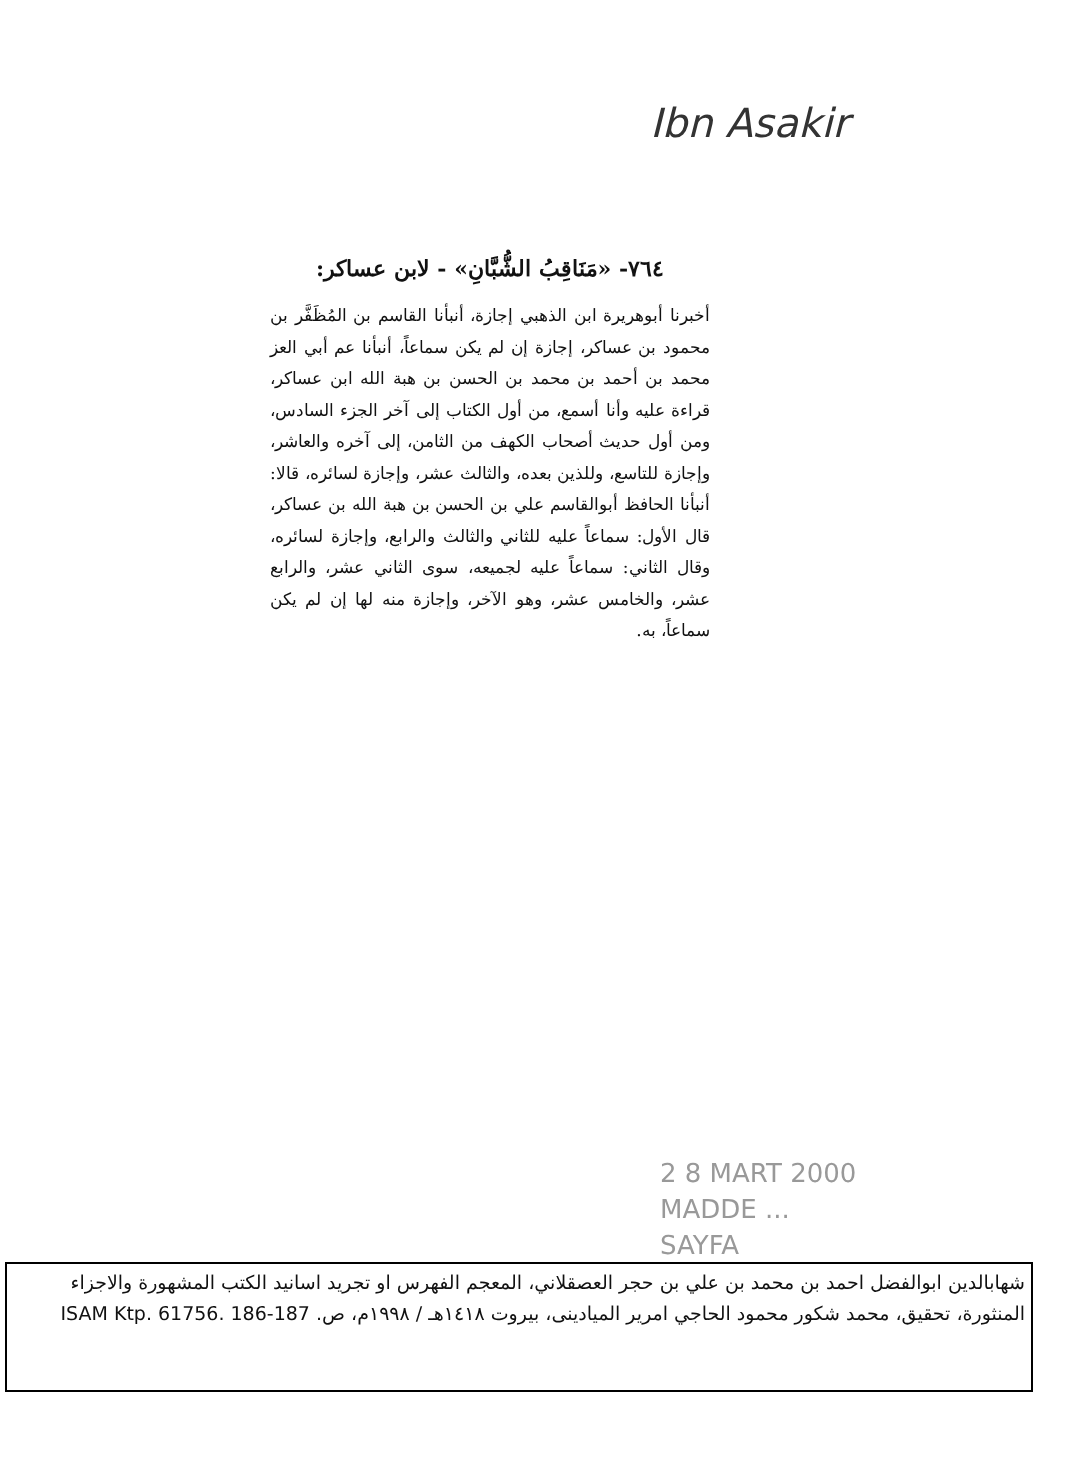Ibn Asakir
٧٦٤- «مَنَاقِبُ الشُّبَّانِ» - لابن عساكر:
أخبرنا أبوهريرة ابن الذهبي إجازة، أنبأنا القاسم بن المُظَفَّر بن محمود بن عساكر، إجازة إن لم يكن سماعاً، أنبأنا عم أبي العز محمد بن أحمد بن محمد بن الحسن بن هبة الله ابن عساكر، قراءة عليه وأنا أسمع، من أول الكتاب إلى آخر الجزء السادس، ومن أول حديث أصحاب الكهف من الثامن، إلى آخره والعاشر، وإجازة للتاسع، وللذين بعده، والثالث عشر، وإجازة لسائره، قالا: أنبأنا الحافظ أبوالقاسم علي بن الحسن بن هبة الله بن عساكر، قال الأول: سماعاً عليه للثاني والثالث والرابع، وإجازة لسائره، وقال الثاني: سماعاً عليه لجميعه، سوى الثاني عشر، والرابع عشر، والخامس عشر، وهو الآخر، وإجازة منه لها إن لم يكن سماعاً، به.
2 8 MART 2000
MADDE ...
SAYFA
شهابالدين ابوالفضل احمد بن محمد بن علي بن حجر العصقلاني، المعجم الفهرس او تجريد اسانيد الكتب المشهورة والاجزاء المنثورة، تحقيق، محمد شكور محمود الحاجي امرير الميادينى، بيروت ١٤١٨هـ / ١٩٩٨م، ص. ISAM Ktp. 61756. 186-187